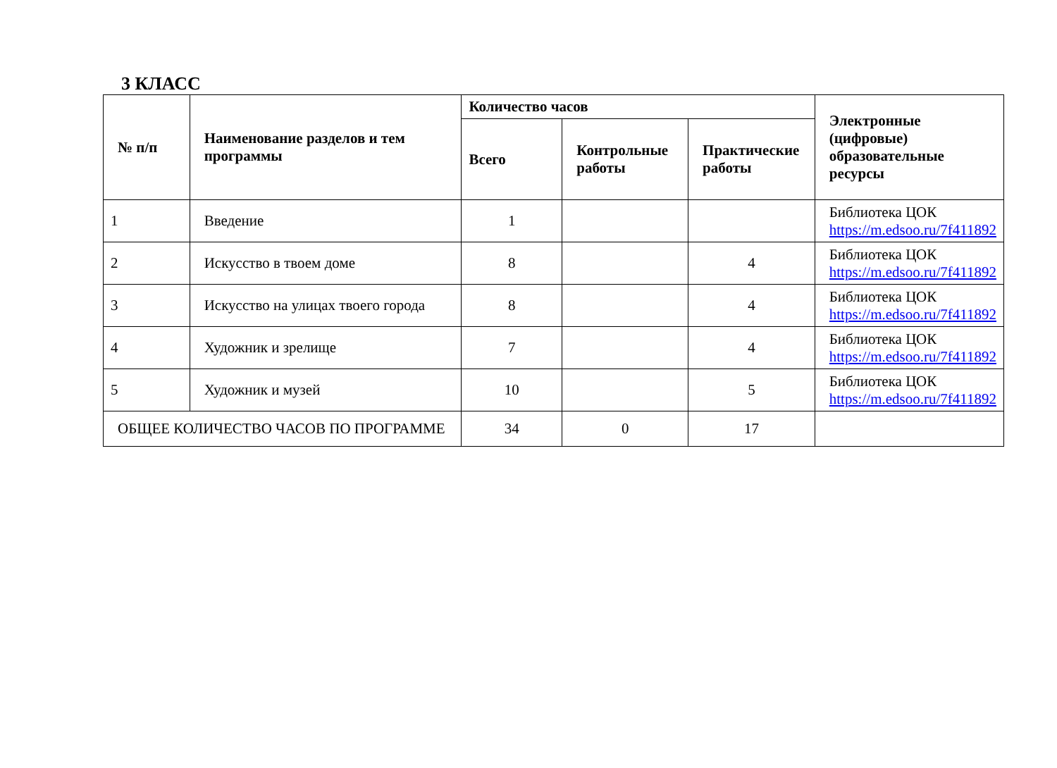3 КЛАСС
| № п/п | Наименование разделов и тем программы | Количество часов | | | Электронные (цифровые) образовательные ресурсы |
| --- | --- | --- | --- | --- | --- |
| | | Всего | Контрольные работы | Практические работы | |
| 1 | Введение | 1 | | | Библиотека ЦОК https://m.edsoo.ru/7f411892 |
| 2 | Искусство в твоем доме | 8 | | 4 | Библиотека ЦОК https://m.edsoo.ru/7f411892 |
| 3 | Искусство на улицах твоего города | 8 | | 4 | Библиотека ЦОК https://m.edsoo.ru/7f411892 |
| 4 | Художник и зрелище | 7 | | 4 | Библиотека ЦОК https://m.edsoo.ru/7f411892 |
| 5 | Художник и музей | 10 | | 5 | Библиотека ЦОК https://m.edsoo.ru/7f411892 |
| ОБЩЕЕ КОЛИЧЕСТВО ЧАСОВ ПО ПРОГРАММЕ | | 34 | 0 | 17 | |